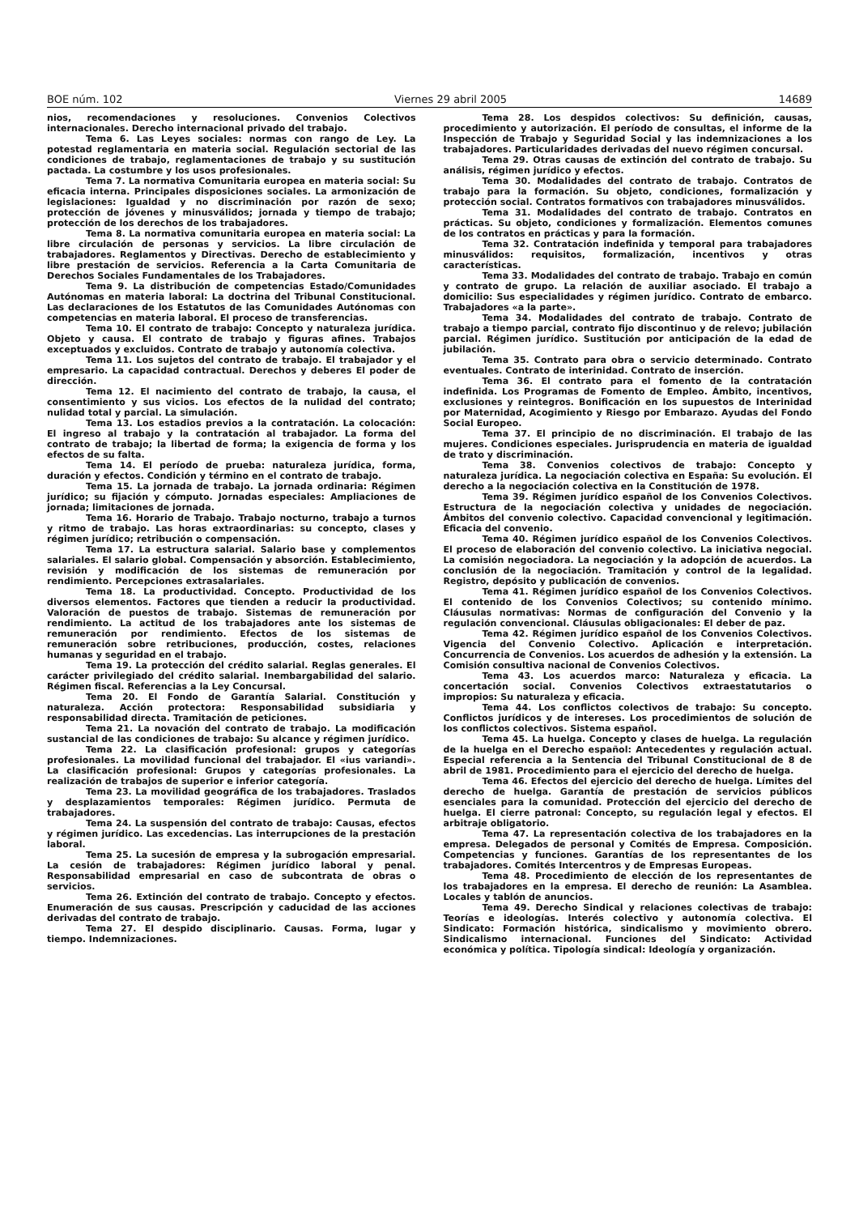BOE núm. 102 Viernes 29 abril 2005 14689
nios, recomendaciones y resoluciones. Convenios Colectivos internacionales. Derecho internacional privado del trabajo.
Tema 6. Las Leyes sociales: normas con rango de Ley. La potestad reglamentaria en materia social. Regulación sectorial de las condiciones de trabajo, reglamentaciones de trabajo y su sustitución pactada. La costumbre y los usos profesionales.
Tema 7. La normativa Comunitaria europea en materia social: Su eficacia interna. Principales disposiciones sociales. La armonización de legislaciones: Igualdad y no discriminación por razón de sexo; protección de jóvenes y minusválidos; jornada y tiempo de trabajo; protección de los derechos de los trabajadores.
Tema 8. La normativa comunitaria europea en materia social: La libre circulación de personas y servicios. La libre circulación de trabajadores. Reglamentos y Directivas. Derecho de establecimiento y libre prestación de servicios. Referencia a la Carta Comunitaria de Derechos Sociales Fundamentales de los Trabajadores.
Tema 9. La distribución de competencias Estado/Comunidades Autónomas en materia laboral: La doctrina del Tribunal Constitucional. Las declaraciones de los Estatutos de las Comunidades Autónomas con competencias en materia laboral. El proceso de transferencias.
Tema 10. El contrato de trabajo: Concepto y naturaleza jurídica. Objeto y causa. El contrato de trabajo y figuras afines. Trabajos exceptuados y excluidos. Contrato de trabajo y autonomía colectiva.
Tema 11. Los sujetos del contrato de trabajo. El trabajador y el empresario. La capacidad contractual. Derechos y deberes El poder de dirección.
Tema 12. El nacimiento del contrato de trabajo, la causa, el consentimiento y sus vicios. Los efectos de la nulidad del contrato; nulidad total y parcial. La simulación.
Tema 13. Los estadios previos a la contratación. La colocación: El ingreso al trabajo y la contratación al trabajador. La forma del contrato de trabajo; la libertad de forma; la exigencia de forma y los efectos de su falta.
Tema 14. El período de prueba: naturaleza jurídica, forma, duración y efectos. Condición y término en el contrato de trabajo.
Tema 15. La jornada de trabajo. La jornada ordinaria: Régimen jurídico; su fijación y cómputo. Jornadas especiales: Ampliaciones de jornada; limitaciones de jornada.
Tema 16. Horario de Trabajo. Trabajo nocturno, trabajo a turnos y ritmo de trabajo. Las horas extraordinarias: su concepto, clases y régimen jurídico; retribución o compensación.
Tema 17. La estructura salarial. Salario base y complementos salariales. El salario global. Compensación y absorción. Establecimiento, revisión y modificación de los sistemas de remuneración por rendimiento. Percepciones extrasalariales.
Tema 18. La productividad. Concepto. Productividad de los diversos elementos. Factores que tienden a reducir la productividad. Valoración de puestos de trabajo. Sistemas de remuneración por rendimiento. La actitud de los trabajadores ante los sistemas de remuneración por rendimiento. Efectos de los sistemas de remuneración sobre retribuciones, producción, costes, relaciones humanas y seguridad en el trabajo.
Tema 19. La protección del crédito salarial. Reglas generales. El carácter privilegiado del crédito salarial. Inembargabilidad del salario. Régimen fiscal. Referencias a la Ley Concursal.
Tema 20. El Fondo de Garantía Salarial. Constitución y naturaleza. Acción protectora: Responsabilidad subsidiaria y responsabilidad directa. Tramitación de peticiones.
Tema 21. La novación del contrato de trabajo. La modificación sustancial de las condiciones de trabajo: Su alcance y régimen jurídico.
Tema 22. La clasificación profesional: grupos y categorías profesionales. La movilidad funcional del trabajador. El «ius variandi». La clasificación profesional: Grupos y categorías profesionales. La realización de trabajos de superior e inferior categoría.
Tema 23. La movilidad geográfica de los trabajadores. Traslados y desplazamientos temporales: Régimen jurídico. Permuta de trabajadores.
Tema 24. La suspensión del contrato de trabajo: Causas, efectos y régimen jurídico. Las excedencias. Las interrupciones de la prestación laboral.
Tema 25. La sucesión de empresa y la subrogación empresarial. La cesión de trabajadores: Régimen jurídico laboral y penal. Responsabilidad empresarial en caso de subcontrata de obras o servicios.
Tema 26. Extinción del contrato de trabajo. Concepto y efectos. Enumeración de sus causas. Prescripción y caducidad de las acciones derivadas del contrato de trabajo.
Tema 27. El despido disciplinario. Causas. Forma, lugar y tiempo. Indemnizaciones.
Tema 28. Los despidos colectivos: Su definición, causas, procedimiento y autorización. El período de consultas, el informe de la Inspección de Trabajo y Seguridad Social y las indemnizaciones a los trabajadores. Particularidades derivadas del nuevo régimen concursal.
Tema 29. Otras causas de extinción del contrato de trabajo. Su análisis, régimen jurídico y efectos.
Tema 30. Modalidades del contrato de trabajo. Contratos de trabajo para la formación. Su objeto, condiciones, formalización y protección social. Contratos formativos con trabajadores minusválidos.
Tema 31. Modalidades del contrato de trabajo. Contratos en prácticas. Su objeto, condiciones y formalización. Elementos comunes de los contratos en prácticas y para la formación.
Tema 32. Contratación indefinida y temporal para trabajadores minusválidos: requisitos, formalización, incentivos y otras características.
Tema 33. Modalidades del contrato de trabajo. Trabajo en común y contrato de grupo. La relación de auxiliar asociado. El trabajo a domicilio: Sus especialidades y régimen jurídico. Contrato de embarco. Trabajadores «a la parte».
Tema 34. Modalidades del contrato de trabajo. Contrato de trabajo a tiempo parcial, contrato fijo discontinuo y de relevo; jubilación parcial. Régimen jurídico. Sustitución por anticipación de la edad de jubilación.
Tema 35. Contrato para obra o servicio determinado. Contrato eventuales. Contrato de interinidad. Contrato de inserción.
Tema 36. El contrato para el fomento de la contratación indefinida. Los Programas de Fomento de Empleo. Ámbito, incentivos, exclusiones y reintegros. Bonificación en los supuestos de Interinidad por Maternidad, Acogimiento y Riesgo por Embarazo. Ayudas del Fondo Social Europeo.
Tema 37. El principio de no discriminación. El trabajo de las mujeres. Condiciones especiales. Jurisprudencia en materia de igualdad de trato y discriminación.
Tema 38. Convenios colectivos de trabajo: Concepto y naturaleza jurídica. La negociación colectiva en España: Su evolución. El derecho a la negociación colectiva en la Constitución de 1978.
Tema 39. Régimen jurídico español de los Convenios Colectivos. Estructura de la negociación colectiva y unidades de negociación. Ámbitos del convenio colectivo. Capacidad convencional y legitimación. Eficacia del convenio.
Tema 40. Régimen jurídico español de los Convenios Colectivos. El proceso de elaboración del convenio colectivo. La iniciativa negocial. La comisión negociadora. La negociación y la adopción de acuerdos. La conclusión de la negociación. Tramitación y control de la legalidad. Registro, depósito y publicación de convenios.
Tema 41. Régimen jurídico español de los Convenios Colectivos. El contenido de los Convenios Colectivos; su contenido mínimo. Cláusulas normativas: Normas de configuración del Convenio y la regulación convencional. Cláusulas obligacionales: El deber de paz.
Tema 42. Régimen jurídico español de los Convenios Colectivos. Vigencia del Convenio Colectivo. Aplicación e interpretación. Concurrencia de Convenios. Los acuerdos de adhesión y la extensión. La Comisión consultiva nacional de Convenios Colectivos.
Tema 43. Los acuerdos marco: Naturaleza y eficacia. La concertación social. Convenios Colectivos extraestatutarios o impropios: Su naturaleza y eficacia.
Tema 44. Los conflictos colectivos de trabajo: Su concepto. Conflictos jurídicos y de intereses. Los procedimientos de solución de los conflictos colectivos. Sistema español.
Tema 45. La huelga. Concepto y clases de huelga. La regulación de la huelga en el Derecho español: Antecedentes y regulación actual. Especial referencia a la Sentencia del Tribunal Constitucional de 8 de abril de 1981. Procedimiento para el ejercicio del derecho de huelga.
Tema 46. Efectos del ejercicio del derecho de huelga. Límites del derecho de huelga. Garantía de prestación de servicios públicos esenciales para la comunidad. Protección del ejercicio del derecho de huelga. El cierre patronal: Concepto, su regulación legal y efectos. El arbitraje obligatorio.
Tema 47. La representación colectiva de los trabajadores en la empresa. Delegados de personal y Comités de Empresa. Composición. Competencias y funciones. Garantías de los representantes de los trabajadores. Comités Intercentros y de Empresas Europeas.
Tema 48. Procedimiento de elección de los representantes de los trabajadores en la empresa. El derecho de reunión: La Asamblea. Locales y tablón de anuncios.
Tema 49. Derecho Sindical y relaciones colectivas de trabajo: Teorías e ideologías. Interés colectivo y autonomía colectiva. El Sindicato: Formación histórica, sindicalismo y movimiento obrero. Sindicalismo internacional. Funciones del Sindicato: Actividad económica y política. Tipología sindical: Ideología y organización.